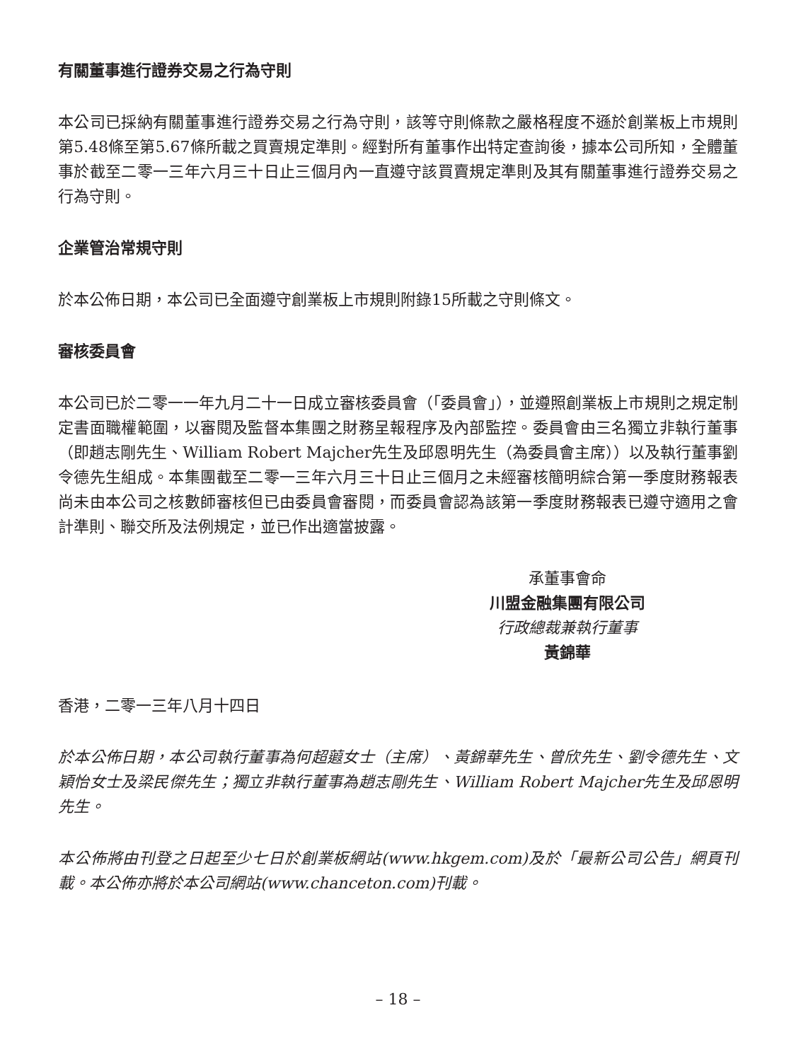有關董事進行證券交易之行為守則
本公司已採納有關董事進行證券交易之行為守則，該等守則條款之嚴格程度不遜於創業板上市規則第5.48條至第5.67條所載之買賣規定準則。經對所有董事作出特定查詢後，據本公司所知，全體董事於截至二零一三年六月三十日止三個月內一直遵守該買賣規定準則及其有關董事進行證券交易之行為守則。
企業管治常規守則
於本公佈日期，本公司已全面遵守創業板上市規則附錄15所載之守則條文。
審核委員會
本公司已於二零一一年九月二十一日成立審核委員會（「委員會」），並遵照創業板上市規則之規定制定書面職權範圍，以審閱及監督本集團之財務呈報程序及內部監控。委員會由三名獨立非執行董事（即趙志剛先生、William Robert Majcher先生及邱恩明先生（為委員會主席））以及執行董事劉令德先生組成。本集團截至二零一三年六月三十日止三個月之未經審核簡明綜合第一季度財務報表尚未由本公司之核數師審核但已由委員會審閱，而委員會認為該第一季度財務報表已遵守適用之會計準則、聯交所及法例規定，並已作出適當披露。
承董事會命
川盟金融集團有限公司
行政總裁兼執行董事
黃錦華
香港，二零一三年八月十四日
於本公佈日期，本公司執行董事為何超蕸女士（主席）、黃錦華先生、曾欣先生、劉令德先生、文穎怡女士及梁民傑先生；獨立非執行董事為趙志剛先生、William Robert Majcher先生及邱恩明先生。
本公佈將由刊登之日起至少七日於創業板網站(www.hkgem.com)及於「最新公司公告」網頁刊載。本公佈亦將於本公司網站(www.chanceton.com)刊載。
– 18 –